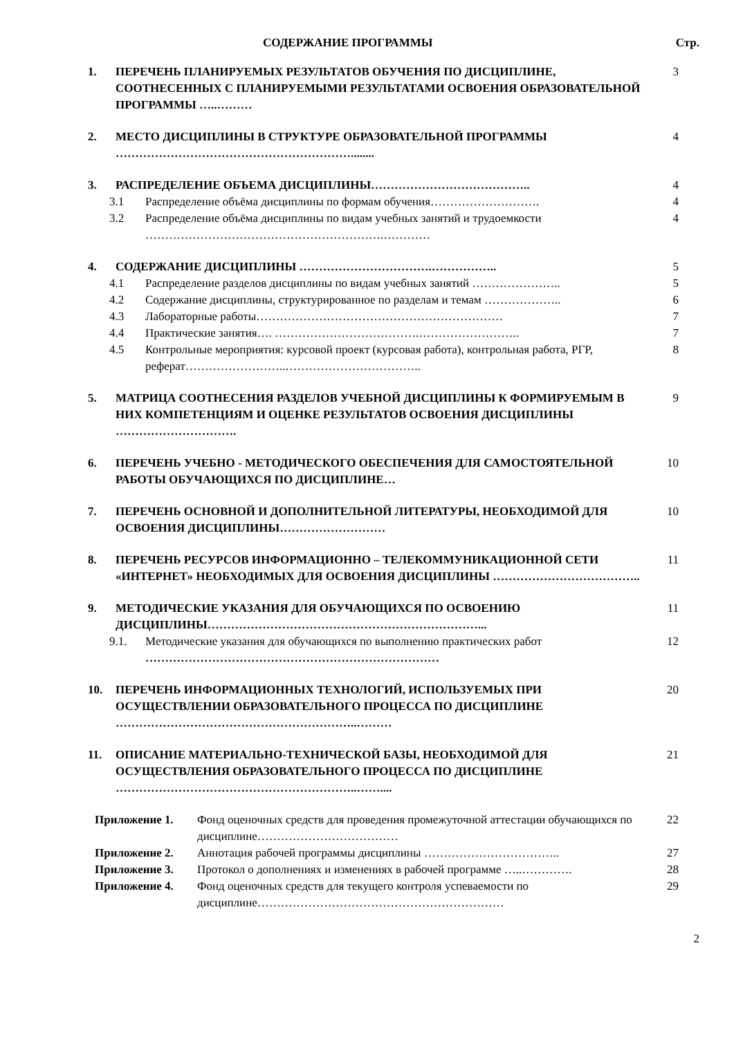СОДЕРЖАНИЕ ПРОГРАММЫ Стр.
1. ПЕРЕЧЕНЬ ПЛАНИРУЕМЫХ РЕЗУЛЬТАТОВ ОБУЧЕНИЯ ПО ДИСЦИПЛИНЕ, СООТНЕСЕННЫХ С ПЛАНИРУЕМЫМИ РЕЗУЛЬТАТАМИ ОСВОЕНИЯ ОБРАЗОВАТЕЛЬНОЙ ПРОГРАММЫ …..………
3
2. МЕСТО ДИСЦИПЛИНЫ В СТРУКТУРЕ ОБРАЗОВАТЕЛЬНОЙ ПРОГРАММЫ ……………………………………………………........
4
3. РАСПРЕДЕЛЕНИЕ ОБЪЕМА ДИСЦИПЛИНЫ…………………………………..
4
3.1 Распределение объёма дисциплины по формам обучения……………………….
4
3.2 Распределение объёма дисциплины по видам учебных занятий и трудоемкости …………………………………………………….…………
4
4. СОДЕРЖАНИЕ ДИСЦИПЛИНЫ …………………………….……………..
5
4.1 Распределение разделов дисциплины по видам учебных занятий …………………..
5
4.2 Содержание дисциплины, структурированное по разделам и темам ………………..
6
4.3 Лабораторные работы………………………………………………………
7
4.4 Практические занятия…. ……………………………….……………………..
7
4.5 Контрольные мероприятия: курсовой проект (курсовая работа), контрольная работа, РГР, реферат……………………..……………………………..
8
5. МАТРИЦА СООТНЕСЕНИЯ РАЗДЕЛОВ УЧЕБНОЙ ДИСЦИПЛИНЫ К ФОРМИРУЕМЫМ В НИХ КОМПЕТЕНЦИЯМ И ОЦЕНКЕ РЕЗУЛЬТАТОВ ОСВОЕНИЯ ДИСЦИПЛИНЫ ………………………….
9
6. ПЕРЕЧЕНЬ УЧЕБНО - МЕТОДИЧЕСКОГО ОБЕСПЕЧЕНИЯ ДЛЯ САМОСТОЯТЕЛЬНОЙ РАБОТЫ ОБУЧАЮЩИХСЯ ПО ДИСЦИПЛИНЕ…
10
7. ПЕРЕЧЕНЬ ОСНОВНОЙ И ДОПОЛНИТЕЛЬНОЙ ЛИТЕРАТУРЫ, НЕОБХОДИМОЙ ДЛЯ ОСВОЕНИЯ ДИСЦИПЛИНЫ………………………
10
8. ПЕРЕЧЕНЬ РЕСУРСОВ ИНФОРМАЦИОННО – ТЕЛЕКОММУНИКАЦИОННОЙ СЕТИ «ИНТЕРНЕТ» НЕОБХОДИМЫХ ДЛЯ ОСВОЕНИЯ ДИСЦИПЛИНЫ ………………………………..
11
9. МЕТОДИЧЕСКИЕ УКАЗАНИЯ ДЛЯ ОБУЧАЮЩИХСЯ ПО ОСВОЕНИЮ ДИСЦИПЛИНЫ……………………………………………………………...
11
9.1. Методические указания для обучающихся по выполнению практических работ …………………………………………………………………
12
10. ПЕРЕЧЕНЬ ИНФОРМАЦИОННЫХ ТЕХНОЛОГИЙ, ИСПОЛЬЗУЕМЫХ ПРИ ОСУЩЕСТВЛЕНИИ ОБРАЗОВАТЕЛЬНОГО ПРОЦЕССА ПО ДИСЦИПЛИНЕ ……………………………………………………..………
20
11. ОПИСАНИЕ МАТЕРИАЛЬНО-ТЕХНИЧЕСКОЙ БАЗЫ, НЕОБХОДИМОЙ ДЛЯ ОСУЩЕСТВЛЕНИЯ ОБРАЗОВАТЕЛЬНОГО ПРОЦЕССА ПО ДИСЦИПЛИНЕ ……………………………………………………..……....
21
Приложение 1. Фонд оценочных средств для проведения промежуточной аттестации обучающихся по дисциплине………………………………
22
Приложение 2. Аннотация рабочей программы дисциплины ……………………………..
27
Приложение 3. Протокол о дополнениях и изменениях в рабочей программе …..………….
28
Приложение 4. Фонд оценочных средств для текущего контроля успеваемости по дисциплине………………………………………………………
29
2